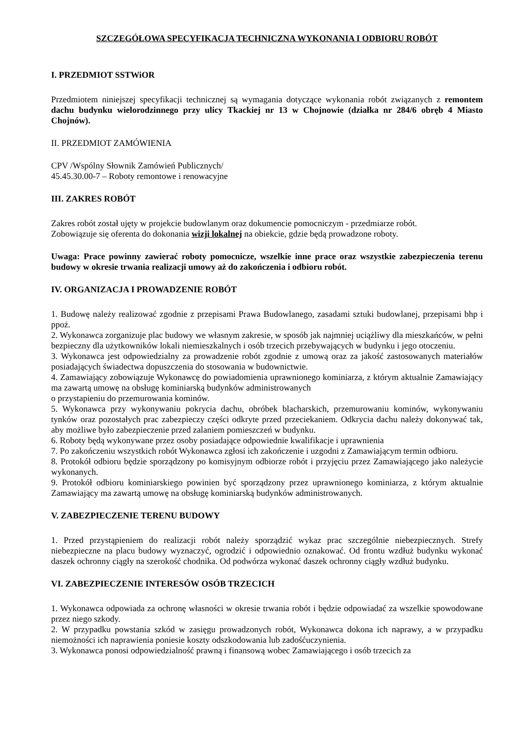SZCZEGÓŁOWA SPECYFIKACJA TECHNICZNA WYKONANIA I ODBIORU ROBÓT
I. PRZEDMIOT SSTWiOR
Przedmiotem niniejszej specyfikacji technicznej są wymagania dotyczące wykonania robót związanych z remontem dachu budynku wielorodzinnego przy ulicy Tkackiej nr 13 w Chojnowie (działka nr 284/6 obręb 4 Miasto Chojnów).
II. PRZEDMIOT ZAMÓWIENIA
CPV /Wspólny Słownik Zamówień Publicznych/
45.45.30.00-7 – Roboty remontowe i renowacyjne
III. ZAKRES ROBÓT
Zakres robót został ujęty w projekcie budowlanym oraz dokumencie pomocniczym - przedmiarze robót.
Zobowiązuje się oferenta do dokonania wizji lokalnej na obiekcie, gdzie będą prowadzone roboty.
Uwaga: Prace powinny zawierać roboty pomocnicze, wszelkie inne prace oraz wszystkie zabezpieczenia terenu budowy w okresie trwania realizacji umowy aż do zakończenia i odbioru robót.
IV. ORGANIZACJA I PROWADZENIE ROBÓT
1. Budowę należy realizować zgodnie z przepisami Prawa Budowlanego, zasadami sztuki budowlanej, przepisami bhp i ppoż.
2. Wykonawca zorganizuje plac budowy we własnym zakresie, w sposób jak najmniej uciążliwy dla mieszkańców, w pełni bezpieczny dla użytkowników lokali niemieszkalnych i osób trzecich przebywających w budynku i jego otoczeniu.
3. Wykonawca jest odpowiedzialny za prowadzenie robót zgodnie z umową oraz za jakość zastosowanych materiałów posiadających świadectwa dopuszczenia do stosowania w budownictwie.
4. Zamawiający zobowiązuje Wykonawcę do powiadomienia uprawnionego kominiarza, z którym aktualnie Zamawiający ma zawartą umowę na obsługę kominiarską budynków administrowanych
o przystapieniu do przemurowania kominów.
5. Wykonawca przy wykonywaniu pokrycia dachu, obróbek blacharskich, przemurowaniu kominów, wykonywaniu tynków oraz pozostałych prac zabezpieczy części odkryte przed przeciekaniem. Odkrycia dachu należy dokonywać tak, aby możliwe było zabezpieczenie przed zalaniem pomieszczeń w budynku.
6. Roboty będą wykonywane przez osoby posiadające odpowiednie kwalifikacje i uprawnienia
7. Po zakończeniu wszystkich robót Wykonawca zgłosi ich zakończenie i uzgodni z Zamawiającym termin odbioru.
8. Protokół odbioru będzie sporządzony po komisyjnym odbiorze robót i przyjęciu przez Zamawiającego jako należycie wykonanych.
9. Protokół odbioru kominiarskiego powinien być sporządzony przez uprawnionego kominiarza, z którym aktualnie Zamawiający ma zawartą umowę na obsługę kominiarską budynków administrowanych.
V. ZABEZPIECZENIE TERENU BUDOWY
1. Przed przystąpieniem do realizacji robót należy sporządzić wykaz prac szczególnie niebezpiecznych. Strefy niebezpieczne na placu budowy wyznaczyć, ogrodzić i odpowiednio oznakować. Od frontu wzdłuż budynku wykonać daszek ochronny ciągły na szerokość chodnika. Od podwórza wykonać daszek ochronny ciągły wzdłuż budynku.
VI. ZABEZPIECZENIE INTERESÓW OSÓB TRZECICH
1. Wykonawca odpowiada za ochronę własności w okresie trwania robót i będzie odpowiadać za wszelkie spowodowane przez niego szkody.
2. W przypadku powstania szkód w zasięgu prowadzonych robót, Wykonawca dokona ich naprawy, a w przypadku niemożności ich naprawienia poniesie koszty odszkodowania lub zadośćuczynienia.
3. Wykonawca ponosi odpowiedzialność prawną i finansową wobec Zamawiającego i osób trzecich za